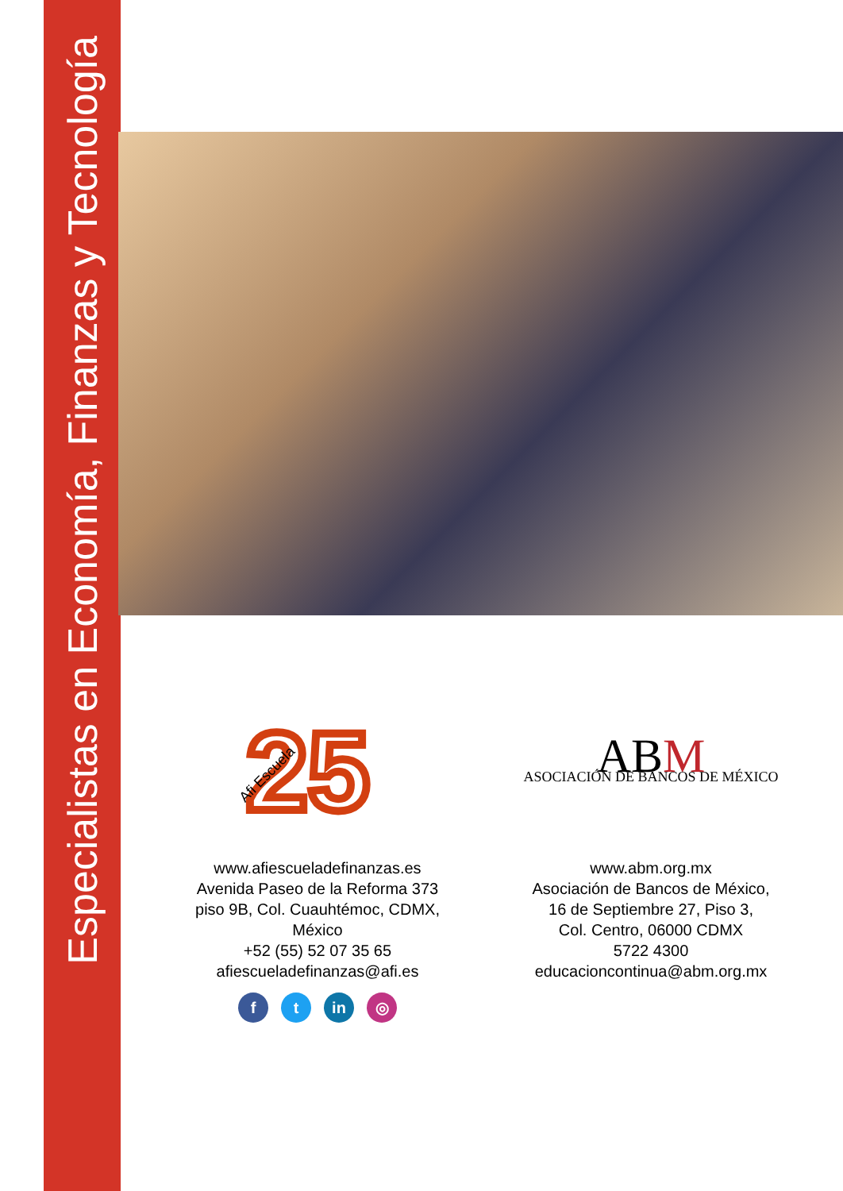Especialistas en Economía, Finanzas y Tecnología
25
Afi Escuela
www.afiescueladefinanzas.es
Avenida Paseo de la Reforma 373
piso 9B, Col. Cuauhtémoc, CDMX,
México
+52 (55) 52 07 35 65
afiescueladefinanzas@afi.es
f t in ◎
ABM
ASOCIACIÓN DE BANCOS DE MÉXICO
www.abm.org.mx
Asociación de Bancos de México,
16 de Septiembre 27, Piso 3,
Col. Centro, 06000 CDMX
5722 4300
educacioncontinua@abm.org.mx